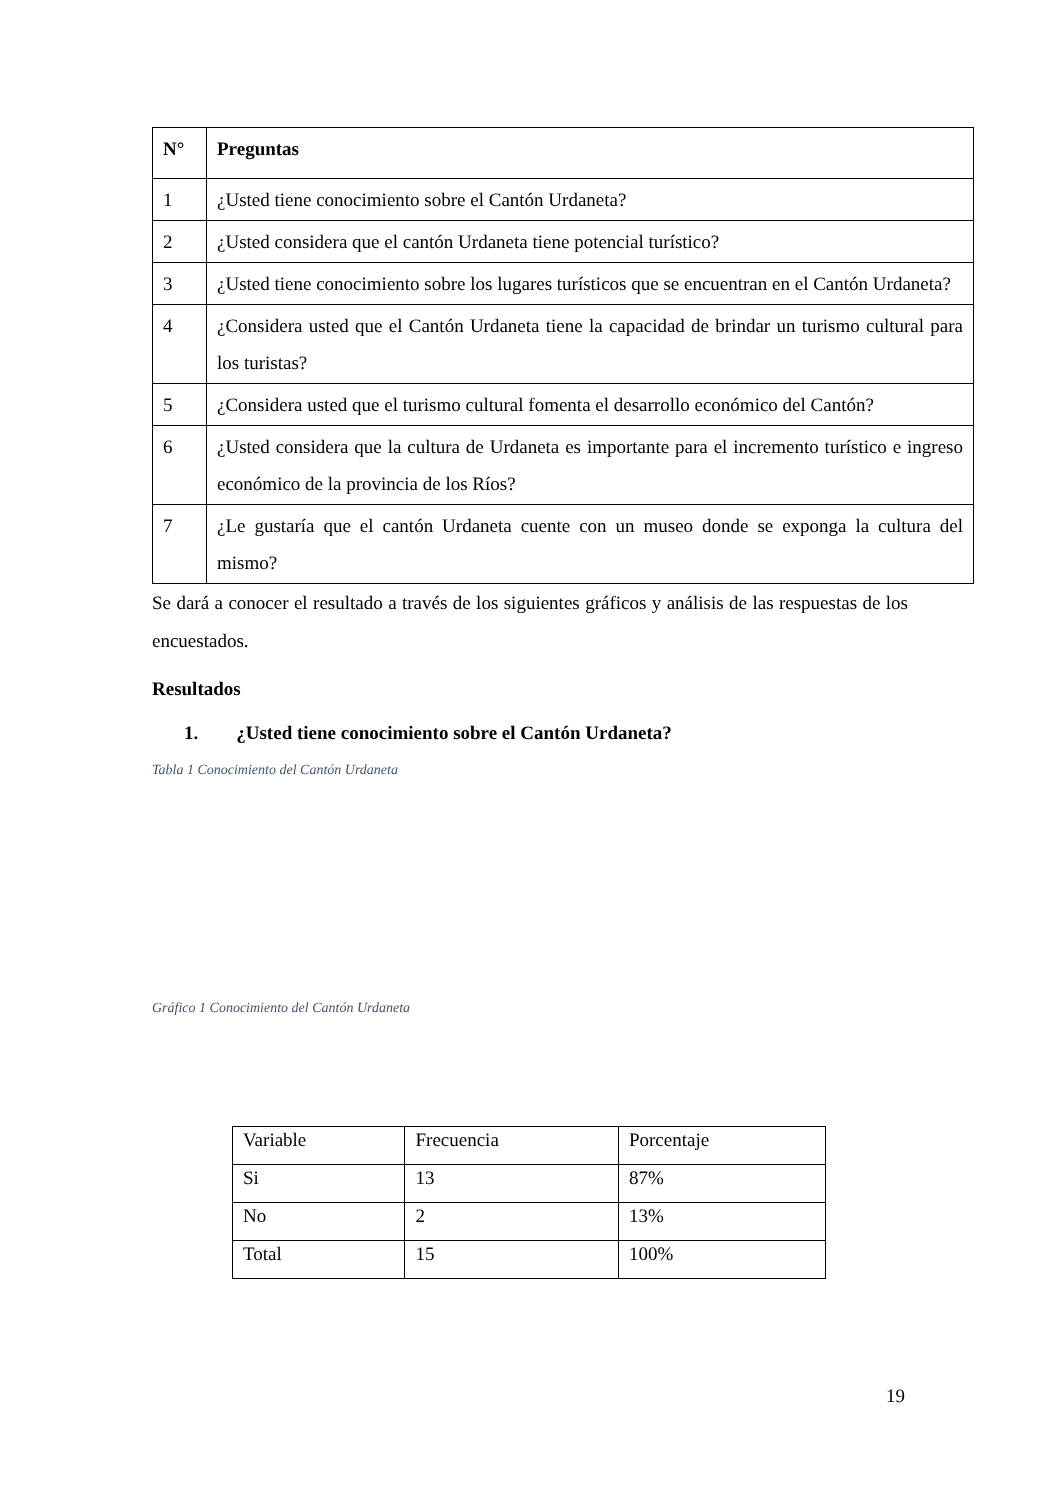| N° | Preguntas |
| --- | --- |
| 1 | ¿Usted tiene conocimiento sobre el Cantón Urdaneta? |
| 2 | ¿Usted considera que el cantón Urdaneta tiene potencial turístico? |
| 3 | ¿Usted tiene conocimiento sobre los lugares turísticos que se encuentran en el Cantón Urdaneta? |
| 4 | ¿Considera usted que el Cantón Urdaneta tiene la capacidad de brindar un turismo cultural para los turistas? |
| 5 | ¿Considera usted que el turismo cultural fomenta el desarrollo económico del Cantón? |
| 6 | ¿Usted considera que la cultura de Urdaneta es importante para el incremento turístico e ingreso económico de la provincia de los Ríos? |
| 7 | ¿Le gustaría que el cantón Urdaneta cuente con un museo donde se exponga la cultura del mismo? |
Se dará a conocer el resultado a través de los siguientes gráficos y análisis de las respuestas de los encuestados.
Resultados
1. ¿Usted tiene conocimiento sobre el Cantón Urdaneta?
Tabla 1 Conocimiento del Cantón Urdaneta
Gráfico 1 Conocimiento del Cantón Urdaneta
| Variable | Frecuencia | Porcentaje |
| Si | 13 | 87% |
| No | 2 | 13% |
| Total | 15 | 100% |
19